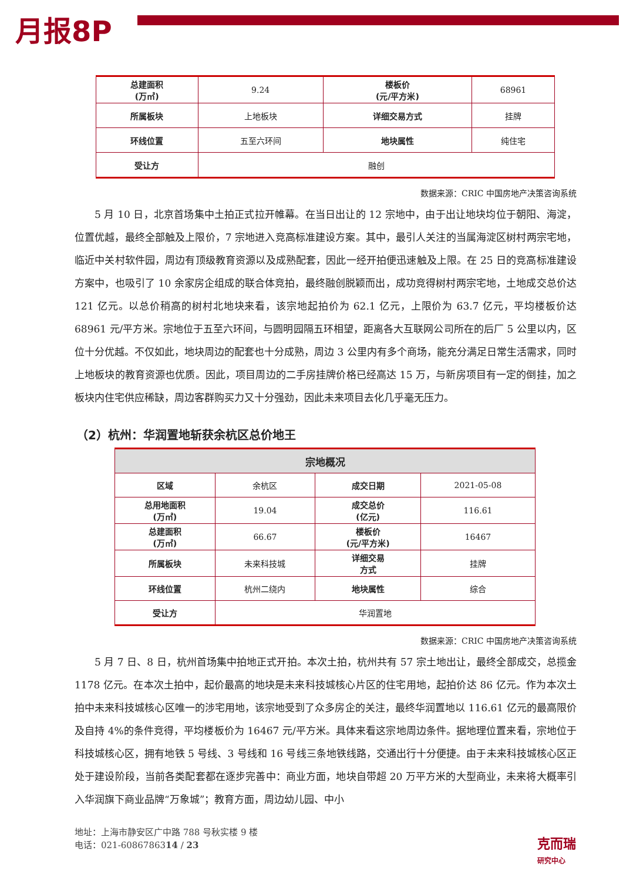月报8P
| 总建面积 (万㎡) | 9.24 | 楼板价 (元/平方米) | 68961 |
| 所属板块 | 上地板块 | 详细交易方式 | 挂牌 |
| 环线位置 | 五至六环间 | 地块属性 | 纯住宅 |
| 受让方 | 融创 | | |
数据来源：CRIC 中国房地产决策咨询系统
5 月 10 日，北京首场集中土拍正式拉开帷幕。在当日出让的 12 宗地中，由于出让地块均位于朝阳、海淀，位置优越，最终全部触及上限价，7 宗地进入竞高标准建设方案。其中，最引人关注的当属海淀区树村两宗宅地，临近中关村软件园，周边有顶级教育资源以及成熟配套，因此一经开拍便迅速触及上限。在 25 日的竞高标准建设方案中，也吸引了 10 余家房企组成的联合体竞拍，最终融创脱颖而出，成功竞得树村两宗宅地，土地成交总价达 121 亿元。以总价稍高的树村北地块来看，该宗地起拍价为 62.1 亿元，上限价为 63.7 亿元，平均楼板价达 68961 元/平方米。宗地位于五至六环间，与圆明园隔五环相望，距离各大互联网公司所在的后厂 5 公里以内，区位十分优越。不仅如此，地块周边的配套也十分成熟，周边 3 公里内有多个商场，能充分满足日常生活需求，同时上地板块的教育资源也优质。因此，项目周边的二手房挂牌价格已经高达 15 万，与新房项目有一定的倒挂，加之板块内住宅供应稀缺，周边客群购买力又十分强劲，因此未来项目去化几乎毫无压力。
（2）杭州：华润置地斩获余杭区总价地王
| 宗地概况 | | | |
| --- | --- | --- | --- |
| 区域 | 余杭区 | 成交日期 | 2021-05-08 |
| 总用地面积 (万㎡) | 19.04 | 成交总价 (亿元) | 116.61 |
| 总建面积 (万㎡) | 66.67 | 楼板价 (元/平方米) | 16467 |
| 所属板块 | 未来科技城 | 详细交易 方式 | 挂牌 |
| 环线位置 | 杭州二绕内 | 地块属性 | 综合 |
| 受让方 | 华润置地 | | |
数据来源：CRIC 中国房地产决策咨询系统
5 月 7 日、8 日，杭州首场集中拍地正式开拍。本次土拍，杭州共有 57 宗土地出让，最终全部成交，总揽金 1178 亿元。在本次土拍中，起价最高的地块是未来科技城核心片区的住宅用地，起拍价达 86 亿元。作为本次土拍中未来科技城核心区唯一的涉宅用地，该宗地受到了众多房企的关注，最终华润置地以 116.61 亿元的最高限价及自持 4%的条件竞得，平均楼板价为 16467 元/平方米。具体来看这宗地周边条件。据地理位置来看，宗地位于科技城核心区，拥有地铁 5 号线、3 号线和 16 号线三条地铁线路，交通出行十分便捷。由于未来科技城核心区正处于建设阶段，当前各类配套都在逐步完善中：商业方面，地块自带超 20 万平方米的大型商业，未来将大概率引入华润旗下商业品牌“万象城”；教育方面，周边幼儿园、中小
地址：上海市静安区广中路 788 号秋实楼 9 楼
电话：021-6086786314 / 23
克而瑞
研究中心